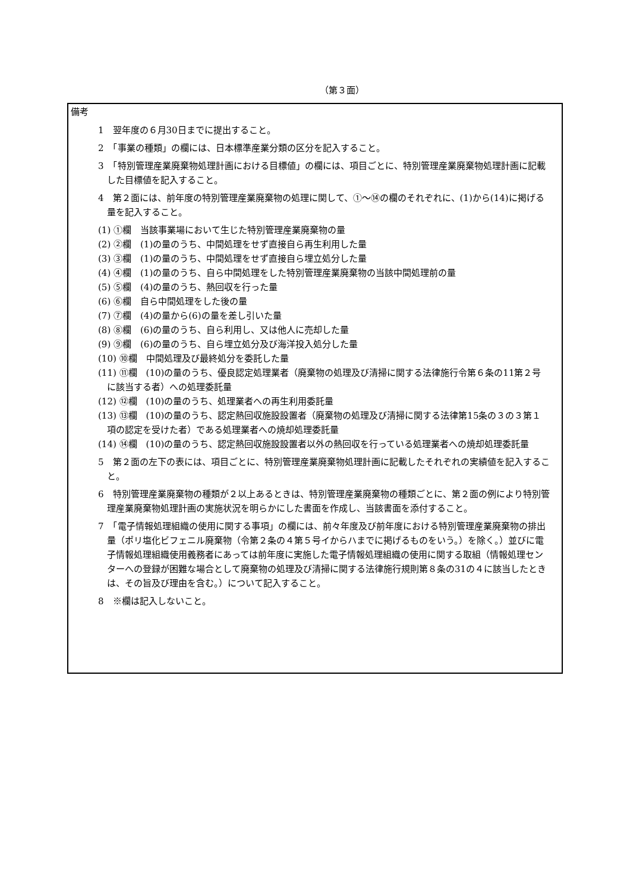（第３面）
備考
1　翌年度の６月30日までに提出すること。
2　「事業の種類」の欄には、日本標準産業分類の区分を記入すること。
3　「特別管理産業廃棄物処理計画における目標値」の欄には、項目ごとに、特別管理産業廃棄物処理計画に記載した目標値を記入すること。
4　第２面には、前年度の特別管理産業廃棄物の処理に関して、①～⑭の欄のそれぞれに、(1)から(14)に掲げる量を記入すること。
(1) ①欄　当該事業場において生じた特別管理産業廃棄物の量
(2) ②欄　(1)の量のうち、中間処理をせず直接自ら再生利用した量
(3) ③欄　(1)の量のうち、中間処理をせず直接自ら埋立処分した量
(4) ④欄　(1)の量のうち、自ら中間処理をした特別管理産業廃棄物の当該中間処理前の量
(5) ⑤欄　(4)の量のうち、熱回収を行った量
(6) ⑥欄　自ら中間処理をした後の量
(7) ⑦欄　(4)の量から(6)の量を差し引いた量
(8) ⑧欄　(6)の量のうち、自ら利用し、又は他人に売却した量
(9) ⑨欄　(6)の量のうち、自ら埋立処分及び海洋投入処分した量
(10) ⑩欄　中間処理及び最終処分を委託した量
(11) ⑪欄　(10)の量のうち、優良認定処理業者（廃棄物の処理及び清掃に関する法律施行令第６条の11第２号に該当する者）への処理委託量
(12) ⑫欄　(10)の量のうち、処理業者への再生利用委託量
(13) ⑬欄　(10)の量のうち、認定熱回収施設設置者（廃棄物の処理及び清掃に関する法律第15条の３の３第１項の認定を受けた者）である処理業者への焼却処理委託量
(14) ⑭欄　(10)の量のうち、認定熱回収施設設置者以外の熱回収を行っている処理業者への焼却処理委託量
5　第２面の左下の表には、項目ごとに、特別管理産業廃棄物処理計画に記載したそれぞれの実績値を記入すること。
6　特別管理産業廃棄物の種類が２以上あるときは、特別管理産業廃棄物の種類ごとに、第２面の例により特別管理産業廃棄物処理計画の実施状況を明らかにした書面を作成し、当該書面を添付すること。
7　「電子情報処理組織の使用に関する事項」の欄には、前々年度及び前年度における特別管理産業廃棄物の排出量（ポリ塩化ビフェニル廃棄物（令第２条の４第５号イからハまでに掲げるものをいう。）を除く。）並びに電子情報処理組織使用義務者にあっては前年度に実施した電子情報処理組織の使用に関する取組（情報処理センターへの登録が困難な場合として廃棄物の処理及び清掃に関する法律施行規則第８条の31の４に該当したときは、その旨及び理由を含む。）について記入すること。
8　※欄は記入しないこと。